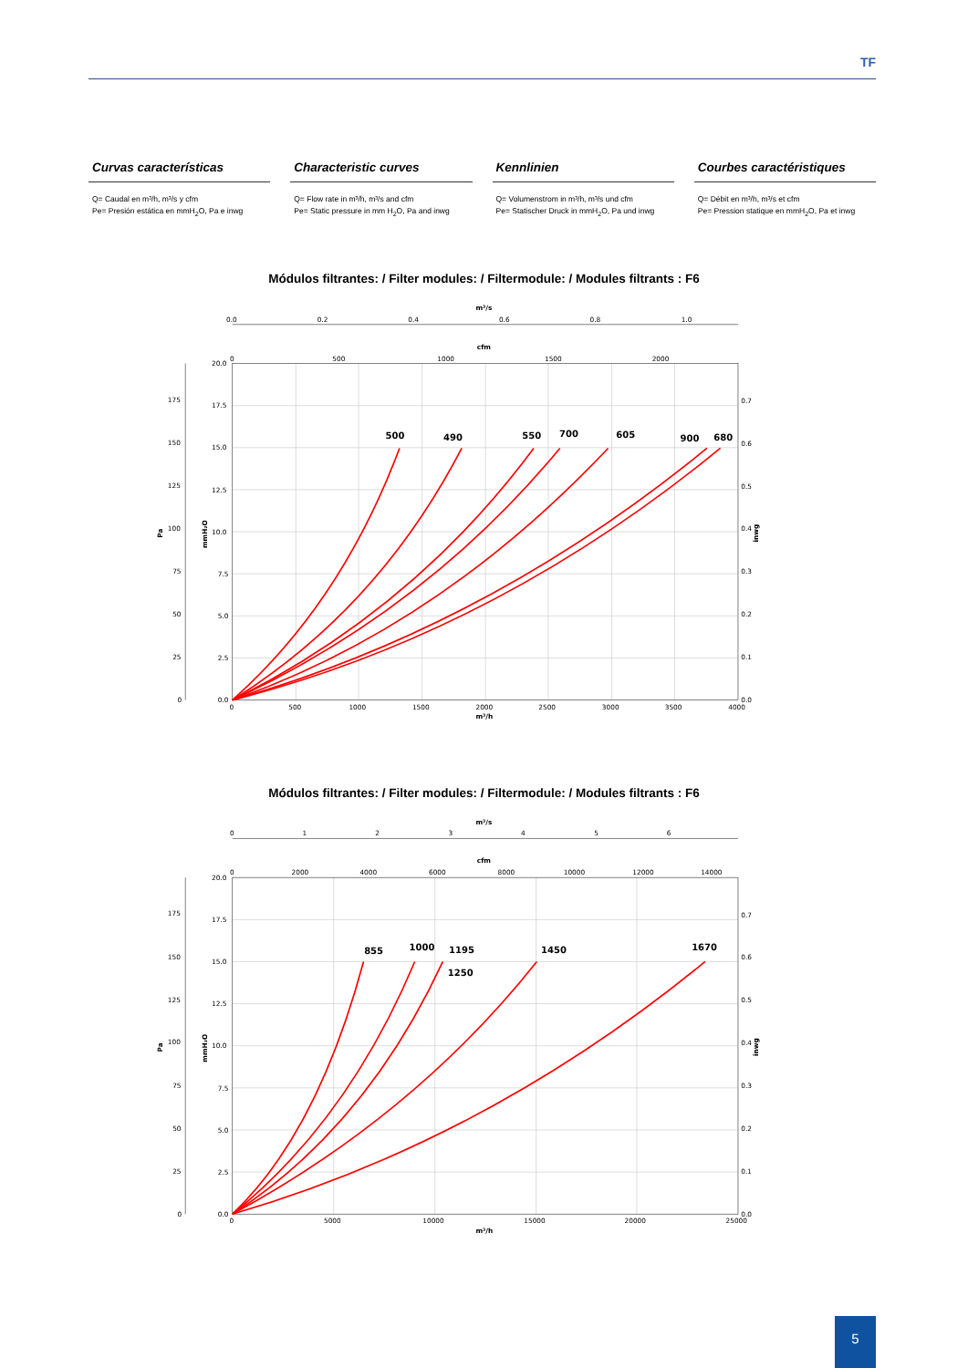TF
Curvas características
Q= Caudal en m³/h, m³/s y cfm
Pe= Presión estática en mmH<sub>2</sub>O, Pa e inwg
Characteristic curves
Q= Flow rate in m³/h, m³/s and cfm
Pe= Static pressure in mm H<sub>2</sub>O, Pa and inwg
Kennlinien
Q= Volumenstrom in m³/h, m³/s und cfm
Pe= Statischer Druck in mmH<sub>2</sub>O, Pa und inwg
Courbes caractéristiques
Q= Débit en m³/h, m³/s et cfm
Pe= Pression statique en mmH<sub>2</sub>O, Pa et inwg
Módulos filtrantes: / Filter modules: / Filtermodule: / Modules filtrants : F6
500
490
550
700
605
900
680
m³/s
0.0
0.2
0.4
0.6
0.8
1.0
cfm
0
500
1000
1500
2000
20.0
17.5
15.0
12.5
10.0
7.5
5.0
2.5
0.0
175
150
125
100
75
50
25
0
0.7
0.6
0.5
0.4
0.3
0.2
0.1
0.0
0
500
1000
1500
2000
2500
3000
3500
4000
m³/h
Pa
mmH₂O
inwg
Módulos filtrantes: / Filter modules: / Filtermodule: / Modules filtrants : F6
855
1000
1195
1250
1450
1670
m³/s
0
1
2
3
4
5
6
cfm
0
2000
4000
6000
8000
10000
12000
14000
20.0
17.5
15.0
12.5
10.0
7.5
5.0
2.5
0.0
175
150
125
100
75
50
25
0
0.7
0.6
0.5
0.4
0.3
0.2
0.1
0.0
0
5000
10000
15000
20000
25000
m³/h
Pa
mmH₂O
inwg
5